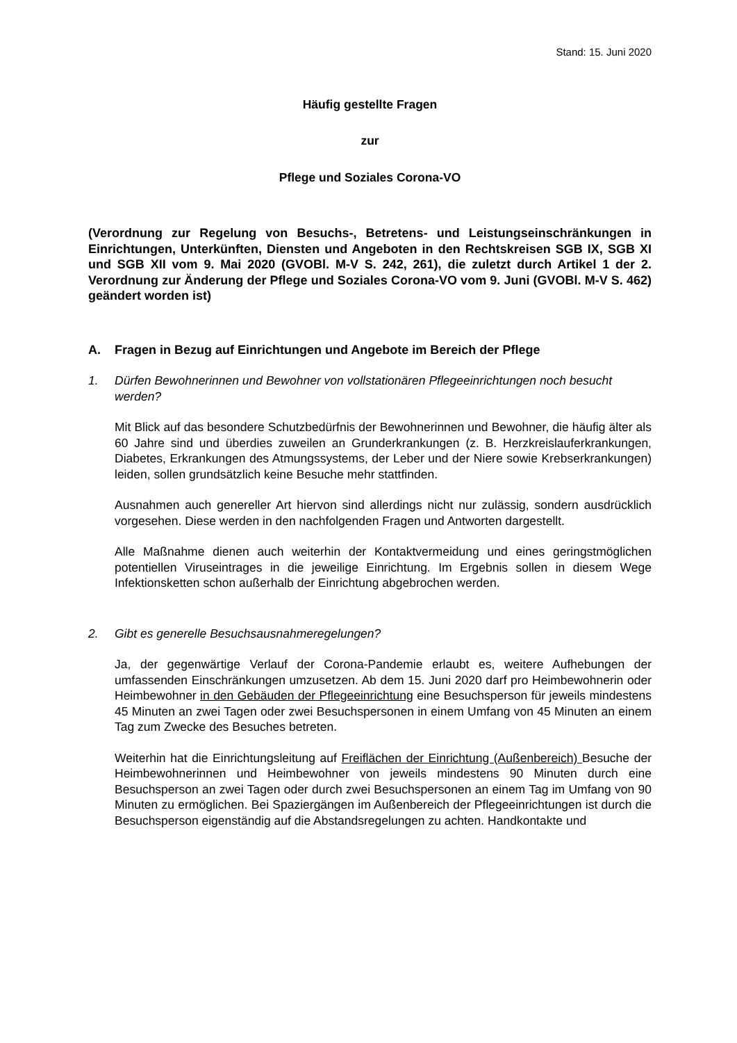Stand: 15. Juni 2020
Häufig gestellte Fragen
zur
Pflege und Soziales Corona-VO
(Verordnung zur Regelung von Besuchs-, Betretens- und Leistungseinschränkungen in Einrichtungen, Unterkünften, Diensten und Angeboten in den Rechtskreisen SGB IX, SGB XI und SGB XII vom 9. Mai 2020 (GVOBl. M-V S. 242, 261), die zuletzt durch Artikel 1 der 2. Verordnung zur Änderung der Pflege und Soziales Corona-VO vom 9. Juni (GVOBl. M-V S. 462) geändert worden ist)
A. Fragen in Bezug auf Einrichtungen und Angebote im Bereich der Pflege
1. Dürfen Bewohnerinnen und Bewohner von vollstationären Pflegeeinrichtungen noch besucht werden?
Mit Blick auf das besondere Schutzbedürfnis der Bewohnerinnen und Bewohner, die häufig älter als 60 Jahre sind und überdies zuweilen an Grunderkrankungen (z. B. Herzkreislauferkrankungen, Diabetes, Erkrankungen des Atmungssystems, der Leber und der Niere sowie Krebserkrankungen) leiden, sollen grundsätzlich keine Besuche mehr stattfinden.
Ausnahmen auch genereller Art hiervon sind allerdings nicht nur zulässig, sondern ausdrücklich vorgesehen. Diese werden in den nachfolgenden Fragen und Antworten dargestellt.
Alle Maßnahme dienen auch weiterhin der Kontaktvermeidung und eines geringstmöglichen potentiellen Viruseintrages in die jeweilige Einrichtung. Im Ergebnis sollen in diesem Wege Infektionsketten schon außerhalb der Einrichtung abgebrochen werden.
2. Gibt es generelle Besuchsausnahmeregelungen?
Ja, der gegenwärtige Verlauf der Corona-Pandemie erlaubt es, weitere Aufhebungen der umfassenden Einschränkungen umzusetzen. Ab dem 15. Juni 2020 darf pro Heimbewohnerin oder Heimbewohner in den Gebäuden der Pflegeeinrichtung eine Besuchsperson für jeweils mindestens 45 Minuten an zwei Tagen oder zwei Besuchspersonen in einem Umfang von 45 Minuten an einem Tag zum Zwecke des Besuches betreten.
Weiterhin hat die Einrichtungsleitung auf Freiflächen der Einrichtung (Außenbereich) Besuche der Heimbewohnerinnen und Heimbewohner von jeweils mindestens 90 Minuten durch eine Besuchsperson an zwei Tagen oder durch zwei Besuchspersonen an einem Tag im Umfang von 90 Minuten zu ermöglichen. Bei Spaziergängen im Außenbereich der Pflegeeinrichtungen ist durch die Besuchsperson eigenständig auf die Abstandsregelungen zu achten. Handkontakte und